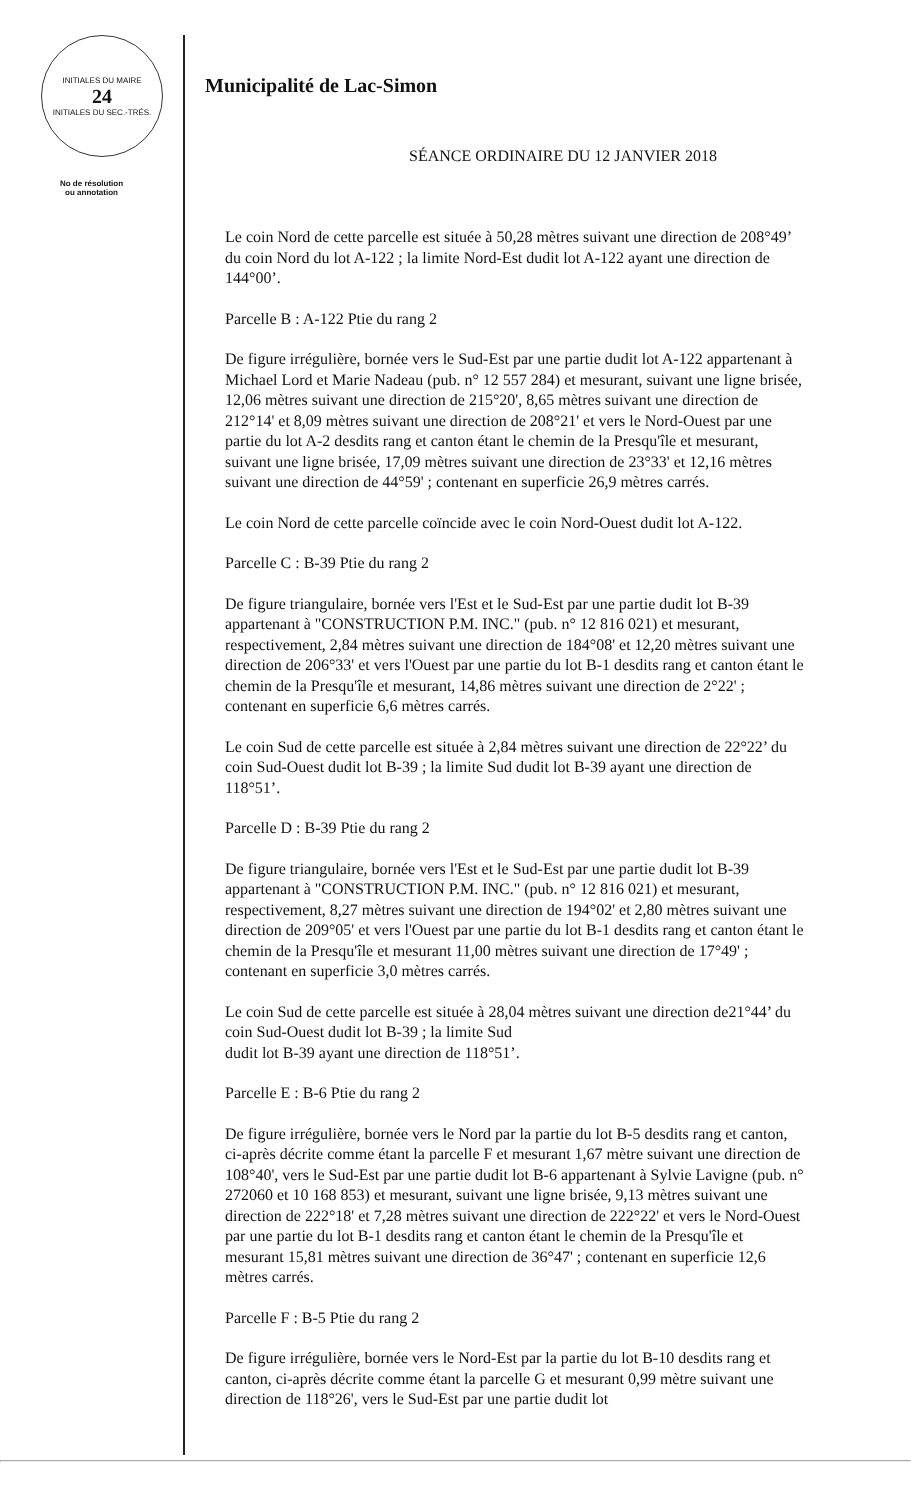INITIALES DU MAIRE
24
INITIALES DU SEC.-TRÉS.
No de résolution
ou annotation
Municipalité de Lac-Simon
SÉANCE ORDINAIRE DU 12 JANVIER 2018
Le coin Nord de cette parcelle est située à 50,28 mètres suivant une direction de 208°49’ du coin Nord du lot A-122 ; la limite Nord-Est dudit lot A-122 ayant une direction de 144°00’.
Parcelle B : A-122 Ptie du rang 2
De figure irrégulière, bornée vers le Sud-Est par une partie dudit lot A-122 appartenant à Michael Lord et Marie Nadeau (pub. n° 12 557 284) et mesurant, suivant une ligne brisée, 12,06 mètres suivant une direction de 215°20', 8,65 mètres suivant une direction de 212°14' et 8,09 mètres suivant une direction de 208°21' et vers le Nord-Ouest par une partie du lot A-2 desdits rang et canton étant le chemin de la Presqu'île et mesurant, suivant une ligne brisée, 17,09 mètres suivant une direction de 23°33' et 12,16 mètres suivant une direction de 44°59' ; contenant en superficie 26,9 mètres carrés.
Le coin Nord de cette parcelle coïncide avec le coin Nord-Ouest dudit lot A-122.
Parcelle C : B-39 Ptie du rang 2
De figure triangulaire, bornée vers l'Est et le Sud-Est par une partie dudit lot B-39 appartenant à "CONSTRUCTION P.M. INC." (pub. n° 12 816 021) et mesurant, respectivement, 2,84 mètres suivant une direction de 184°08' et 12,20 mètres suivant une direction de 206°33' et vers l'Ouest par une partie du lot B-1 desdits rang et canton étant le chemin de la Presqu'île et mesurant, 14,86 mètres suivant une direction de 2°22' ; contenant en superficie 6,6 mètres carrés.
Le coin Sud de cette parcelle est située à 2,84 mètres suivant une direction de 22°22’ du coin Sud-Ouest dudit lot B-39 ; la limite Sud dudit lot B-39 ayant une direction de 118°51’.
Parcelle D : B-39 Ptie du rang 2
De figure triangulaire, bornée vers l'Est et le Sud-Est par une partie dudit lot B-39 appartenant à "CONSTRUCTION P.M. INC." (pub. n° 12 816 021) et mesurant, respectivement, 8,27 mètres suivant une direction de 194°02' et 2,80 mètres suivant une direction de 209°05' et vers l'Ouest par une partie du lot B-1 desdits rang et canton étant le chemin de la Presqu'île et mesurant 11,00 mètres suivant une direction de 17°49' ; contenant en superficie 3,0 mètres carrés.
Le coin Sud de cette parcelle est située à 28,04 mètres suivant une direction de21°44’ du coin Sud-Ouest dudit lot B-39 ; la limite Sud
dudit lot B-39 ayant une direction de 118°51’.
Parcelle E : B-6 Ptie du rang 2
De figure irrégulière, bornée vers le Nord par la partie du lot B-5 desdits rang et canton, ci-après décrite comme étant la parcelle F et mesurant 1,67 mètre suivant une direction de 108°40', vers le Sud-Est par une partie dudit lot B-6 appartenant à Sylvie Lavigne (pub. n° 272060 et 10 168 853) et mesurant, suivant une ligne brisée, 9,13 mètres suivant une direction de 222°18' et 7,28 mètres suivant une direction de 222°22' et vers le Nord-Ouest par une partie du lot B-1 desdits rang et canton étant le chemin de la Presqu'île et mesurant 15,81 mètres suivant une direction de 36°47' ; contenant en superficie 12,6 mètres carrés.
Parcelle F : B-5 Ptie du rang 2
De figure irrégulière, bornée vers le Nord-Est par la partie du lot B-10 desdits rang et canton, ci-après décrite comme étant la parcelle G et mesurant 0,99 mètre suivant une direction de 118°26', vers le Sud-Est par une partie dudit lot